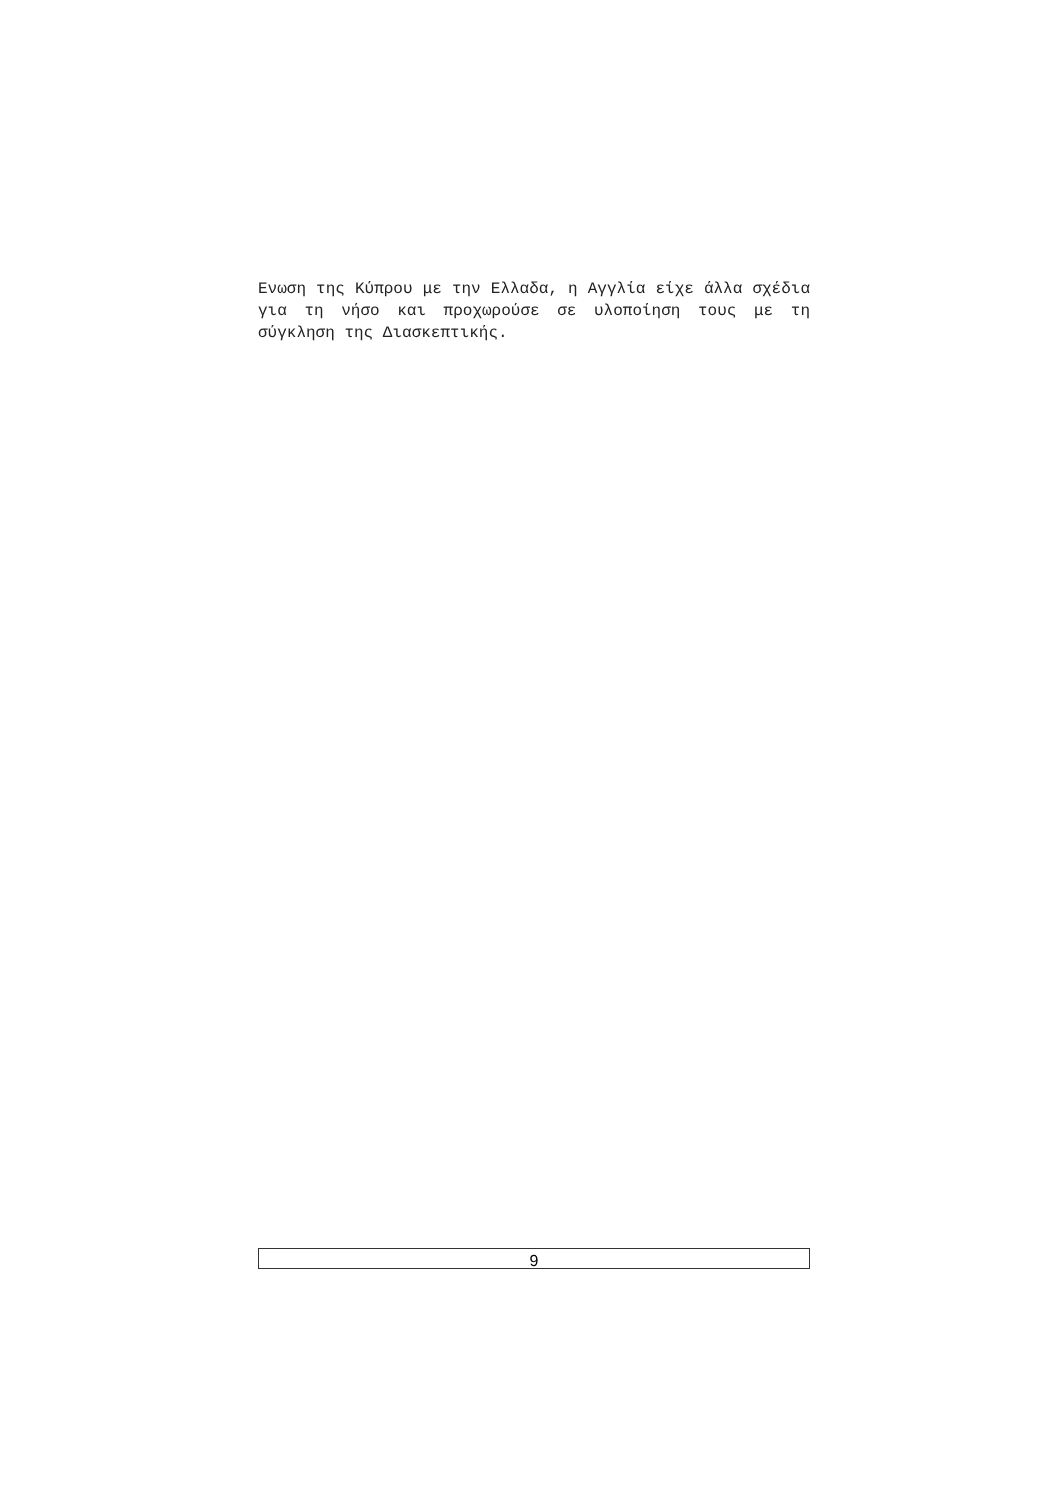Ενωση της Κύπρου με την Ελλαδα, η Αγγλία είχε άλλα σχέδια για τη νήσο και προχωρούσε σε υλοποίηση τους με τη σύγκληση της Διασκεπτικής.
9